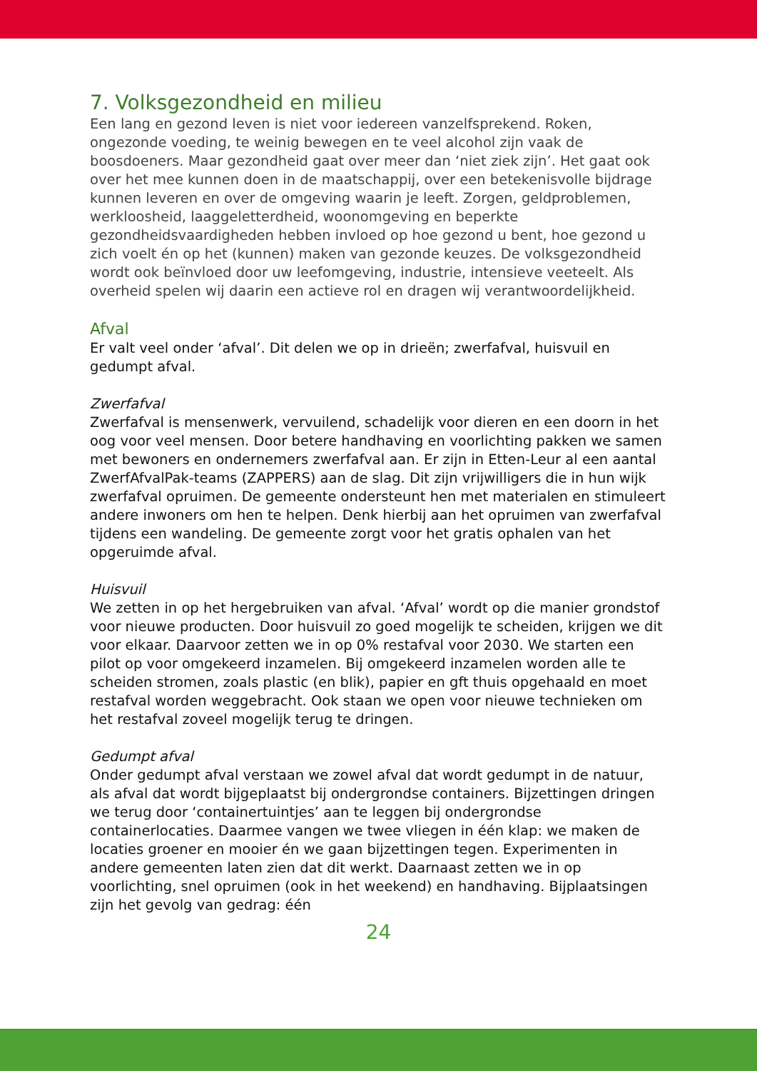7. Volksgezondheid en milieu
Een lang en gezond leven is niet voor iedereen vanzelfsprekend. Roken, ongezonde voeding, te weinig bewegen en te veel alcohol zijn vaak de boosdoeners. Maar gezondheid gaat over meer dan ‘niet ziek zijn’. Het gaat ook over het mee kunnen doen in de maatschappij, over een betekenisvolle bijdrage kunnen leveren en over de omgeving waarin je leeft. Zorgen, geldproblemen, werkloosheid, laaggeletterdheid, woonomgeving en beperkte gezondheidsvaardigheden hebben invloed op hoe gezond u bent, hoe gezond u zich voelt én op het (kunnen) maken van gezonde keuzes. De volksgezondheid wordt ook beïnvloed door uw leefomgeving, industrie, intensieve veeteelt. Als overheid spelen wij daarin een actieve rol en dragen wij verantwoordelijkheid.
Afval
Er valt veel onder ‘afval’. Dit delen we op in drieën; zwerfafval, huisvuil en gedumpt afval.
Zwerfafval
Zwerfafval is mensenwerk, vervuilend, schadelijk voor dieren en een doorn in het oog voor veel mensen. Door betere handhaving en voorlichting pakken we samen met bewoners en ondernemers zwerfafval aan. Er zijn in Etten-Leur al een aantal ZwerfAfvalPak-teams (ZAPPERS) aan de slag. Dit zijn vrijwilligers die in hun wijk zwerfafval opruimen. De gemeente ondersteunt hen met materialen en stimuleert andere inwoners om hen te helpen. Denk hierbij aan het opruimen van zwerfafval tijdens een wandeling. De gemeente zorgt voor het gratis ophalen van het opgeruimde afval.
Huisvuil
We zetten in op het hergebruiken van afval. ‘Afval’ wordt op die manier grondstof voor nieuwe producten. Door huisvuil zo goed mogelijk te scheiden, krijgen we dit voor elkaar. Daarvoor zetten we in op 0% restafval voor 2030. We starten een pilot op voor omgekeerd inzamelen. Bij omgekeerd inzamelen worden alle te scheiden stromen, zoals plastic (en blik), papier en gft thuis opgehaald en moet restafval worden weggebracht. Ook staan we open voor nieuwe technieken om het restafval zoveel mogelijk terug te dringen.
Gedumpt afval
Onder gedumpt afval verstaan we zowel afval dat wordt gedumpt in de natuur, als afval dat wordt bijgeplaatst bij ondergrondse containers. Bijzettingen dringen we terug door ‘containertuintjes’ aan te leggen bij ondergrondse containerlocaties. Daarmee vangen we twee vliegen in één klap: we maken de locaties groener en mooier én we gaan bijzettingen tegen. Experimenten in andere gemeenten laten zien dat dit werkt. Daarnaast zetten we in op voorlichting, snel opruimen (ook in het weekend) en handhaving. Bijplaatsingen zijn het gevolg van gedrag: één
24